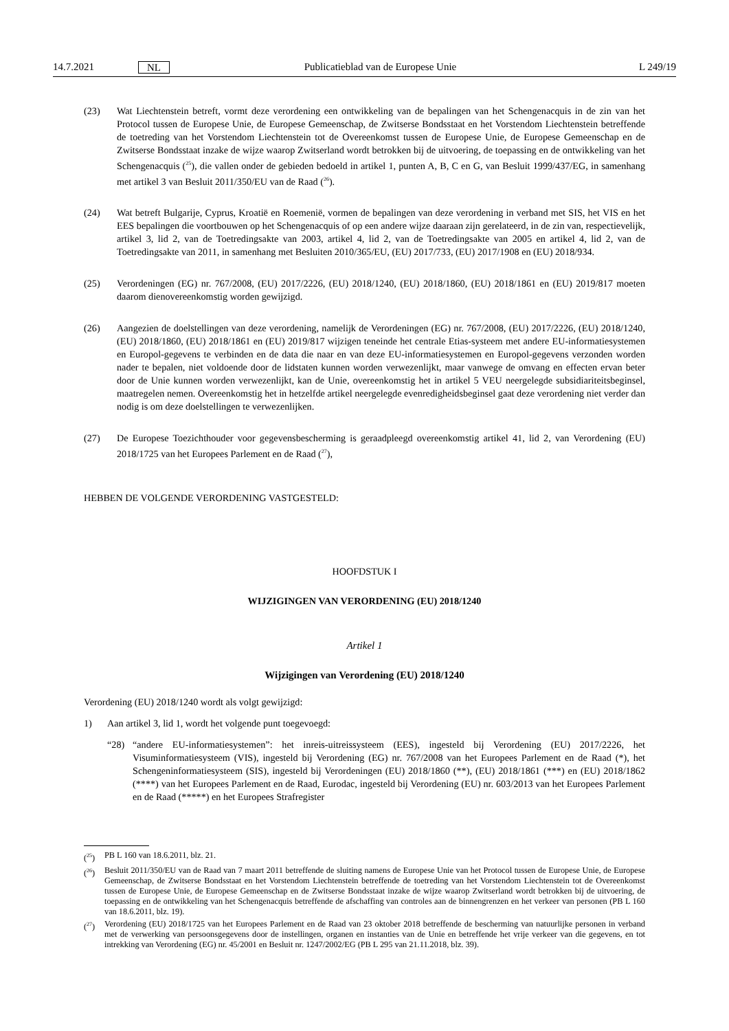14.7.2021 NL Publicatieblad van de Europese Unie L 249/19
(23) Wat Liechtenstein betreft, vormt deze verordening een ontwikkeling van de bepalingen van het Schengenacquis in de zin van het Protocol tussen de Europese Unie, de Europese Gemeenschap, de Zwitserse Bondsstaat en het Vorstendom Liechtenstein betreffende de toetreding van het Vorstendom Liechtenstein tot de Overeenkomst tussen de Europese Unie, de Europese Gemeenschap en de Zwitserse Bondsstaat inzake de wijze waarop Zwitserland wordt betrokken bij de uitvoering, de toepassing en de ontwikkeling van het Schengenacquis (<sup>25</sup>), die vallen onder de gebieden bedoeld in artikel 1, punten A, B, C en G, van Besluit 1999/437/EG, in samenhang met artikel 3 van Besluit 2011/350/EU van de Raad (<sup>26</sup>).
(24) Wat betreft Bulgarije, Cyprus, Kroatië en Roemenië, vormen de bepalingen van deze verordening in verband met SIS, het VIS en het EES bepalingen die voortbouwen op het Schengenacquis of op een andere wijze daaraan zijn gerelateerd, in de zin van, respectievelijk, artikel 3, lid 2, van de Toetredingsakte van 2003, artikel 4, lid 2, van de Toetredingsakte van 2005 en artikel 4, lid 2, van de Toetredingsakte van 2011, in samenhang met Besluiten 2010/365/EU, (EU) 2017/733, (EU) 2017/1908 en (EU) 2018/934.
(25) Verordeningen (EG) nr. 767/2008, (EU) 2017/2226, (EU) 2018/1240, (EU) 2018/1860, (EU) 2018/1861 en (EU) 2019/817 moeten daarom dienovereenkomstig worden gewijzigd.
(26) Aangezien de doelstellingen van deze verordening, namelijk de Verordeningen (EG) nr. 767/2008, (EU) 2017/2226, (EU) 2018/1240, (EU) 2018/1860, (EU) 2018/1861 en (EU) 2019/817 wijzigen teneinde het centrale Etias-systeem met andere EU-informatiesystemen en Europol-gegevens te verbinden en de data die naar en van deze EU-informa­tiesystemen en Europol-gegevens verzonden worden nader te bepalen, niet voldoende door de lidstaten kunnen worden verwezenlijkt, maar vanwege de omvang en effecten ervan beter door de Unie kunnen worden verwezenlijkt, kan de Unie, overeenkomstig het in artikel 5 VEU neergelegde subsidiariteitsbeginsel, maatregelen nemen. Overeenkomstig het in hetzelfde artikel neergelegde evenredigheidsbeginsel gaat deze verordening niet verder dan nodig is om deze doelstellingen te verwezenlijken.
(27) De Europese Toezichthouder voor gegevensbescherming is geraadpleegd overeenkomstig artikel 41, lid 2, van Verordening (EU) 2018/1725 van het Europees Parlement en de Raad (<sup>27</sup>),
HEBBEN DE VOLGENDE VERORDENING VASTGESTELD:
HOOFDSTUK I
WIJZIGINGEN VAN VERORDENING (EU) 2018/1240
Artikel 1
Wijzigingen van Verordening (EU) 2018/1240
Verordening (EU) 2018/1240 wordt als volgt gewijzigd:
1) Aan artikel 3, lid 1, wordt het volgende punt toegevoegd:
“28) “andere EU-informatiesystemen”: het inreis-uitreissysteem (EES), ingesteld bij Verordening (EU) 2017/2226, het Visuminformatiesysteem (VIS), ingesteld bij Verordening (EG) nr. 767/2008 van het Europees Parlement en de Raad (*), het Schengeninformatiesysteem (SIS), ingesteld bij Verordeningen (EU) 2018/1860 (**), (EU) 2018/1861 (***) en (EU) 2018/1862 (****) van het Europees Parlement en de Raad, Eurodac, ingesteld bij Verordening (EU) nr. 603/2013 van het Europees Parlement en de Raad (*****) en het Europees Strafregister
(<sup>25</sup>) PB L 160 van 18.6.2011, blz. 21.
(<sup>26</sup>) Besluit 2011/350/EU van de Raad van 7 maart 2011 betreffende de sluiting namens de Europese Unie van het Protocol tussen de Europese Unie, de Europese Gemeenschap, de Zwitserse Bondsstaat en het Vorstendom Liechtenstein betreffende de toetreding van het Vorstendom Liechtenstein tot de Overeenkomst tussen de Europese Unie, de Europese Gemeenschap en de Zwitserse Bondsstaat inzake de wijze waarop Zwitserland wordt betrokken bij de uitvoering, de toepassing en de ontwikkeling van het Schengenacquis betreffende de afschaffing van controles aan de binnengrenzen en het verkeer van personen (PB L 160 van 18.6.2011, blz. 19).
(<sup>27</sup>) Verordening (EU) 2018/1725 van het Europees Parlement en de Raad van 23 oktober 2018 betreffende de bescherming van natuurlijke personen in verband met de verwerking van persoonsgegevens door de instellingen, organen en instanties van de Unie en betreffende het vrije verkeer van die gegevens, en tot intrekking van Verordening (EG) nr. 45/2001 en Besluit nr. 1247/2002/EG (PB L 295 van 21.11.2018, blz. 39).